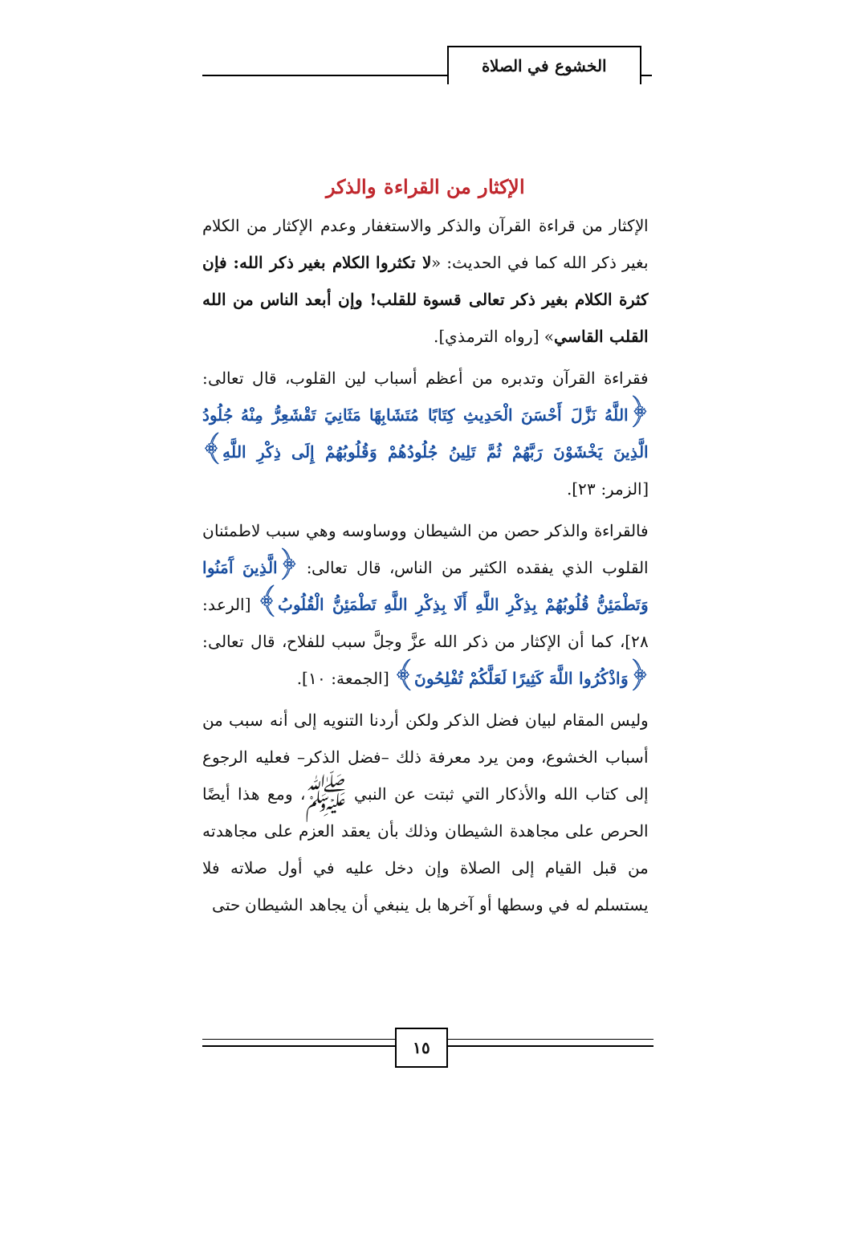الخشوع في الصلاة
الإكثار من القراءة والذكر
الإكثار من قراءة القرآن والذكر والاستغفار وعدم الإكثار من الكلام بغير ذكر الله كما في الحديث: «لا تكثروا الكلام بغير ذكر الله: فإن كثرة الكلام بغير ذكر تعالى قسوة للقلب! وإن أبعد الناس من الله القلب القاسي» [رواه الترمذي].
فقراءة القرآن وتدبره من أعظم أسباب لين القلوب، قال تعالى: ﴿اللَّهُ نَزَّلَ أَحْسَنَ الْحَدِيثِ كِتَابًا مُتَشَابِهًا مَثَانِيَ تَقْشَعِرُّ مِنْهُ جُلُودُ الَّذِينَ يَخْشَوْنَ رَبَّهُمْ ثُمَّ تَلِينُ جُلُودُهُمْ وَقُلُوبُهُمْ إِلَى ذِكْرِ اللَّهِ﴾ [الزمر: ٢٣].
فالقراءة والذكر حصن من الشيطان ووساوسه وهي سبب لاطمئنان القلوب الذي يفقده الكثير من الناس، قال تعالى: ﴿الَّذِينَ آَمَنُوا وَتَطْمَئِنُّ قُلُوبُهُمْ بِذِكْرِ اللَّهِ أَلَا بِذِكْرِ اللَّهِ تَطْمَئِنُّ الْقُلُوبُ﴾ [الرعد: ٢٨]، كما أن الإكثار من ذكر الله عزَّ وجلَّ سبب للفلاح، قال تعالى: ﴿وَاذْكُرُوا اللَّهَ كَثِيرًا لَعَلَّكُمْ تُفْلِحُونَ﴾ [الجمعة: ١٠].
وليس المقام لبيان فضل الذكر ولكن أردنا التنويه إلى أنه سبب من أسباب الخشوع، ومن يرد معرفة ذلك –فضل الذكر– فعليه الرجوع إلى كتاب الله والأذكار التي ثبتت عن النبي ﷺ، ومع هذا أيضًا الحرص على مجاهدة الشيطان وذلك بأن يعقد العزم على مجاهدته من قبل القيام إلى الصلاة وإن دخل عليه في أول صلاته فلا يستسلم له في وسطها أو آخرها بل ينبغي أن يجاهد الشيطان حتى
١٥